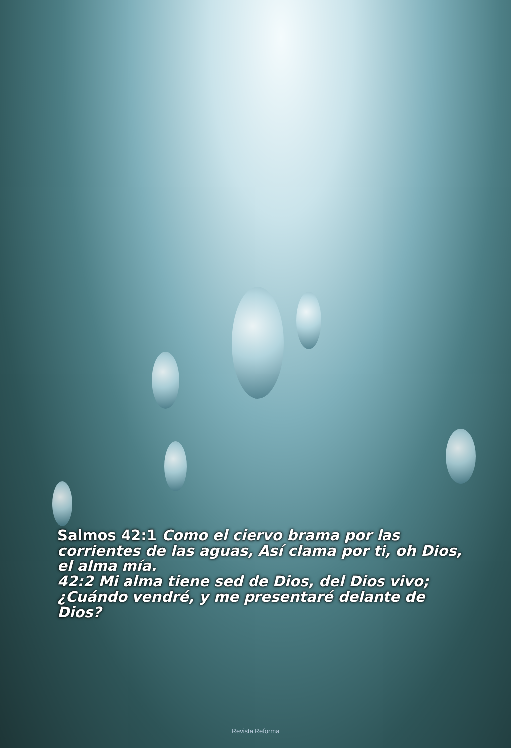Salmos 42:1 Como el ciervo brama por las corrientes de las aguas, Así clama por ti, oh Dios, el alma mía.
42:2 Mi alma tiene sed de Dios, del Dios vivo; ¿Cuándo vendré, y me presentaré delante de Dios?
Revista Reforma